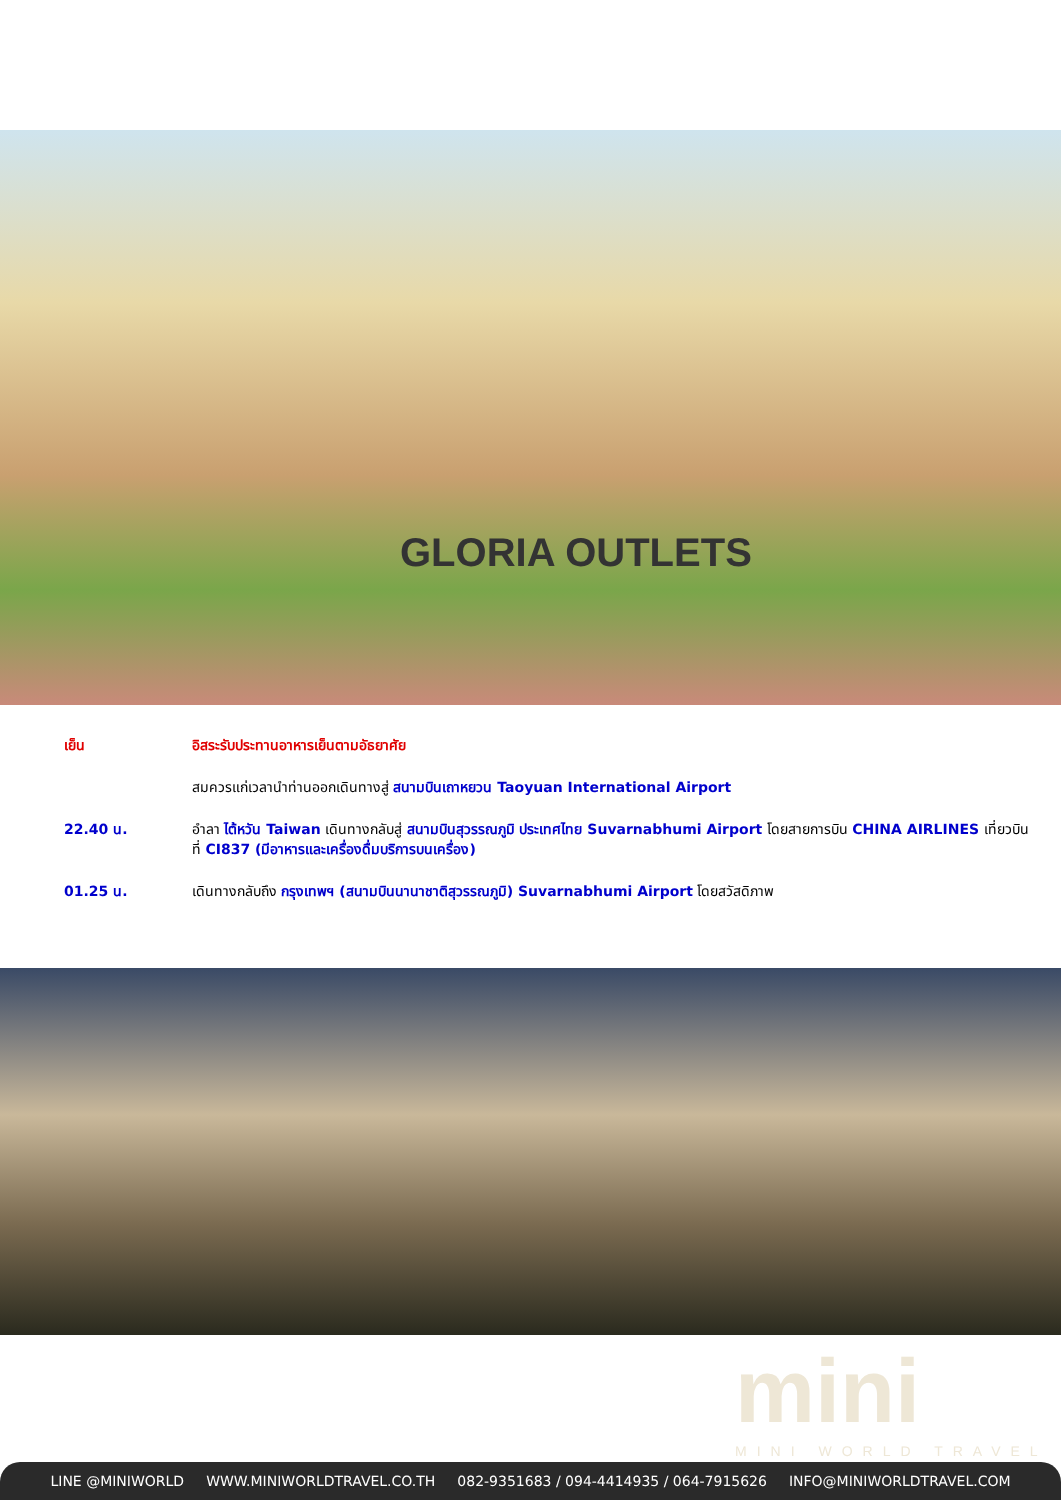GLORIA OUTLETS
เย็น อิสระรับประทานอาหารเย็นตามอัธยาศัย
สมควรแก่เวลานำท่านออกเดินทางสู่ สนามบินเถาหยวน Taoyuan International Airport
22.40 น. อำลา ไต้หวัน Taiwan เดินทางกลับสู่ สนามบินสุวรรณภูมิ ประเทศไทย Suvarnabhumi Airport โดยสายการบิน CHINA AIRLINES เที่ยวบินที่ CI837 (มีอาหารและเครื่องดื่มบริการบนเครื่อง)
01.25 น. เดินทางกลับถึง กรุงเทพฯ (สนามบินนานาชาติสุวรรณภูมิ) Suvarnabhumi Airport โดยสวัสดิภาพ
mini
MINI WORLD TRAVEL
LINE @MINIWORLD WWW.MINIWORLDTRAVEL.CO.TH 082-9351683 / 094-4414935 / 064-7915626 INFO@MINIWORLDTRAVEL.COM